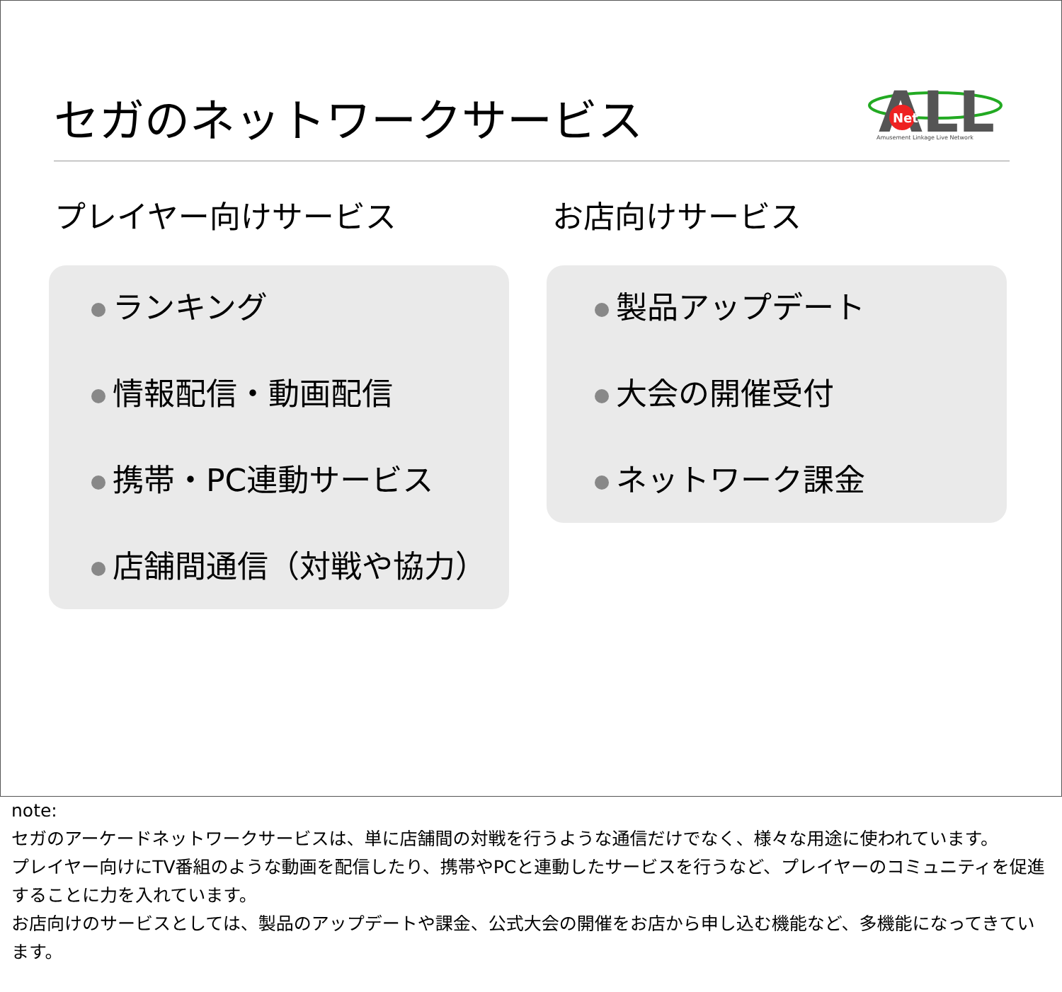セガのネットワークサービス
ALL
Net
Amusement Linkage Live Network
プレイヤー向けサービス
ランキング
情報配信・動画配信
携帯・PC連動サービス
店舗間通信（対戦や協力）
お店向けサービス
製品アップデート
大会の開催受付
ネットワーク課金
note:
セガのアーケードネットワークサービスは、単に店舗間の対戦を行うような通信だけでなく、様々な用途に使われています。
プレイヤー向けにTV番組のような動画を配信したり、携帯やPCと連動したサービスを行うなど、プレイヤーのコミュニティを促進することに力を入れています。
お店向けのサービスとしては、製品のアップデートや課金、公式大会の開催をお店から申し込む機能など、多機能になってきています。